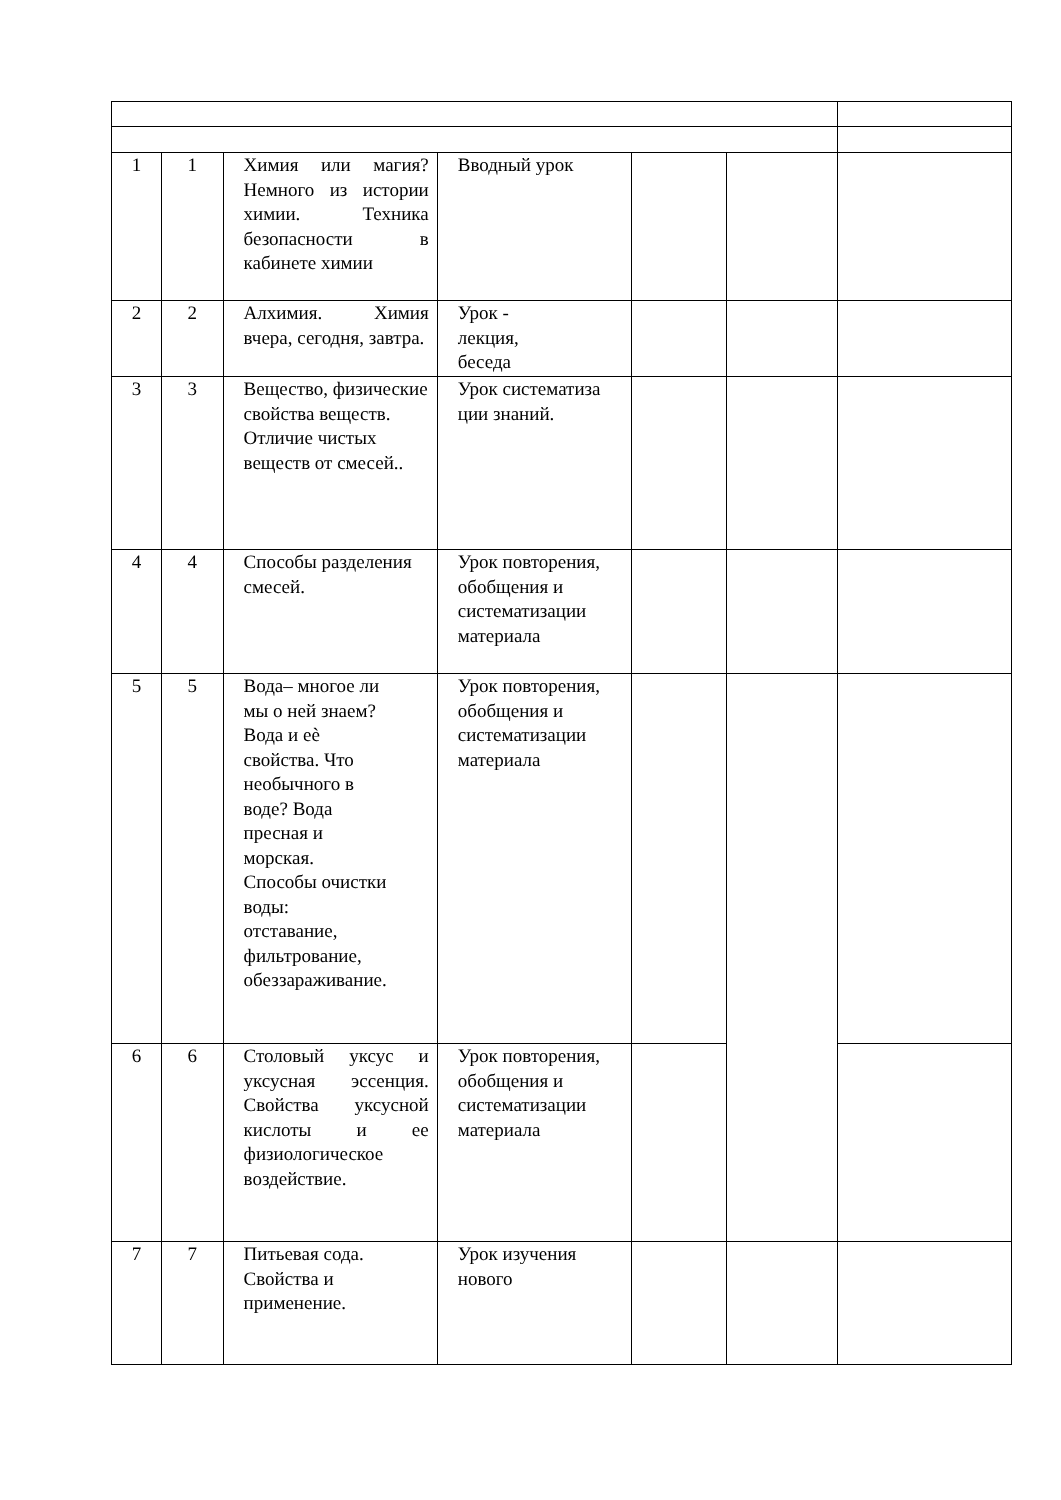| 1 | 1 | Химия или магия? Немного из истории химии. Техника безопасности в кабинете химии | Вводный урок | | | |
| 2 | 2 | Алхимия. Химия вчера, сегодня, завтра. | Урок - лекция, беседа | | | |
| 3 | 3 | Вещество, физические свойства веществ. Отличие чистых веществ от смесей.. | Урок систематиза ции знаний. | | | |
| 4 | 4 | Способы разделения смесей. | Урок повторения, обобщения и систематизации материала | | | |
| 5 | 5 | Вода– многое ли мы о ней знаем? Вода и еѐ свойства. Что необычного в воде? Вода пресная и морская. Способы очистки воды: отставание, фильтрование, обеззараживание. | Урок повторения, обобщения и систематизации материала | | | |
| 6 | 6 | Столовый уксус и уксусная эссенция. Свойства уксусной кислоты и ее физиологическое воздействие. | Урок повторения, обобщения и систематизации материала | | | |
| 7 | 7 | Питьевая сода. Свойства и применение. | Урок изучения нового | | | |